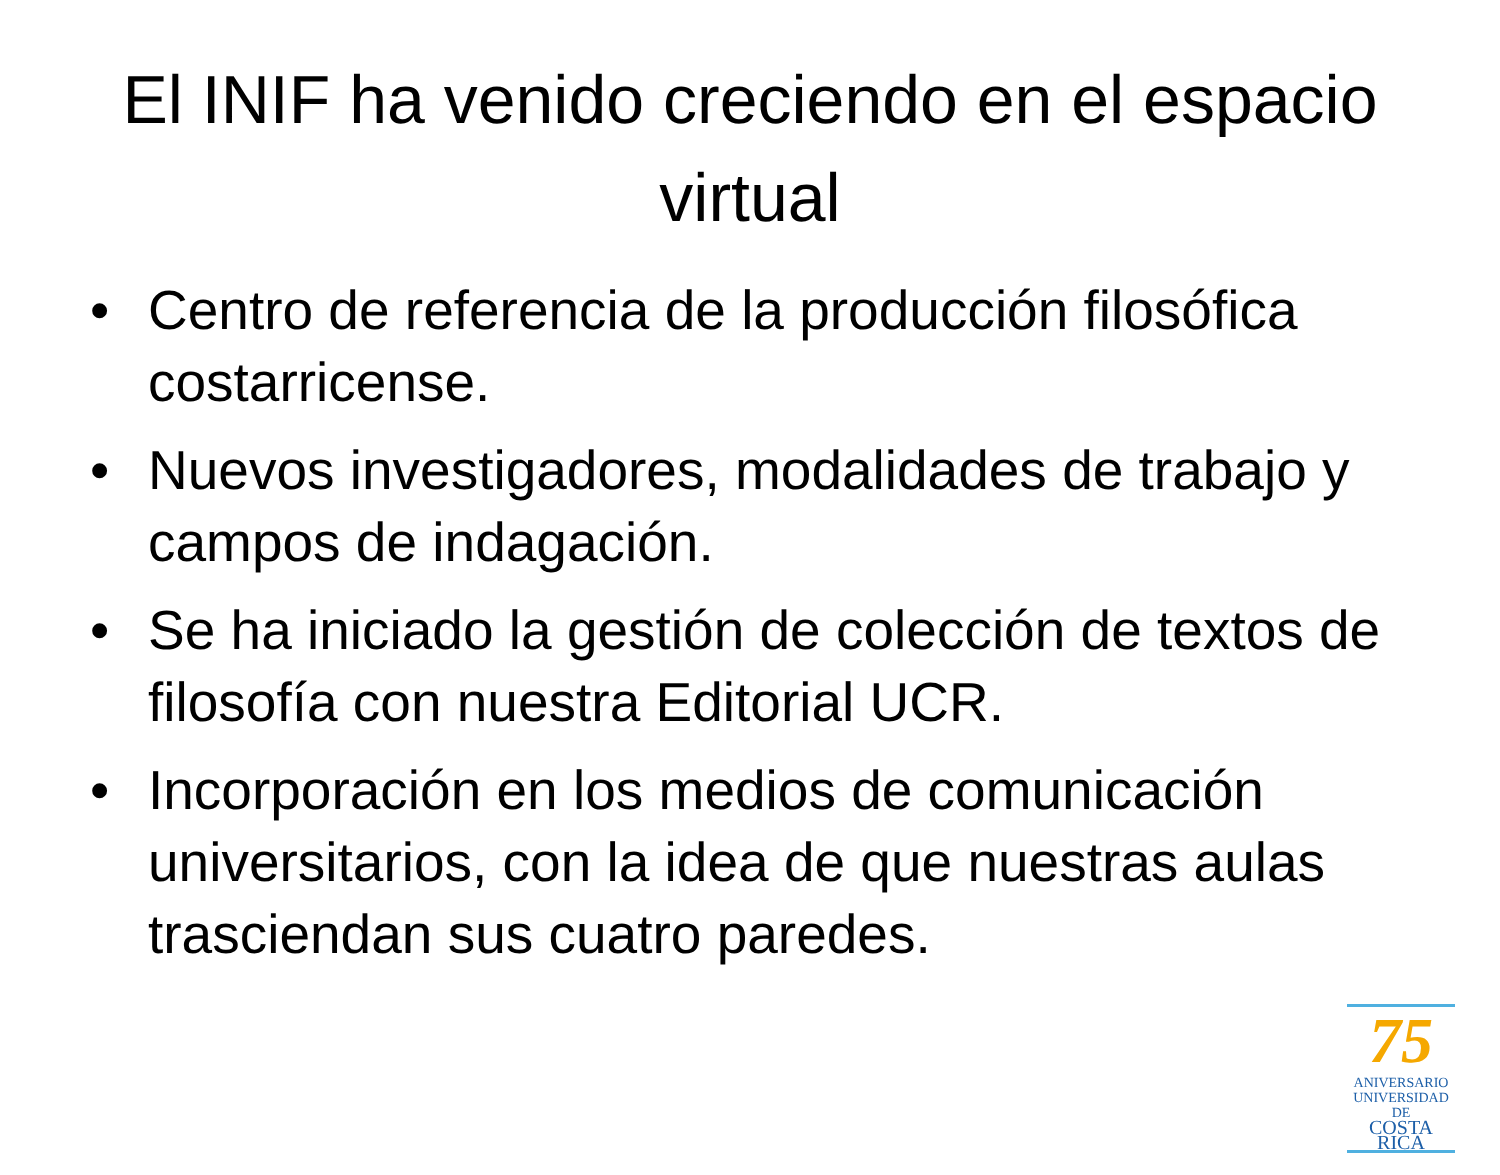El INIF ha venido creciendo en el espacio virtual
• Centro de referencia de la producción filosófica costarricense.
• Nuevos investigadores, modalidades de trabajo y campos de indagación.
• Se ha iniciado la gestión de colección de textos de filosofía con nuestra Editorial UCR.
• Incorporación en los medios de comunicación universitarios, con la idea de que nuestras aulas trasciendan sus cuatro paredes.
75
ANIVERSARIO
UNIVERSIDAD DE
COSTA RICA